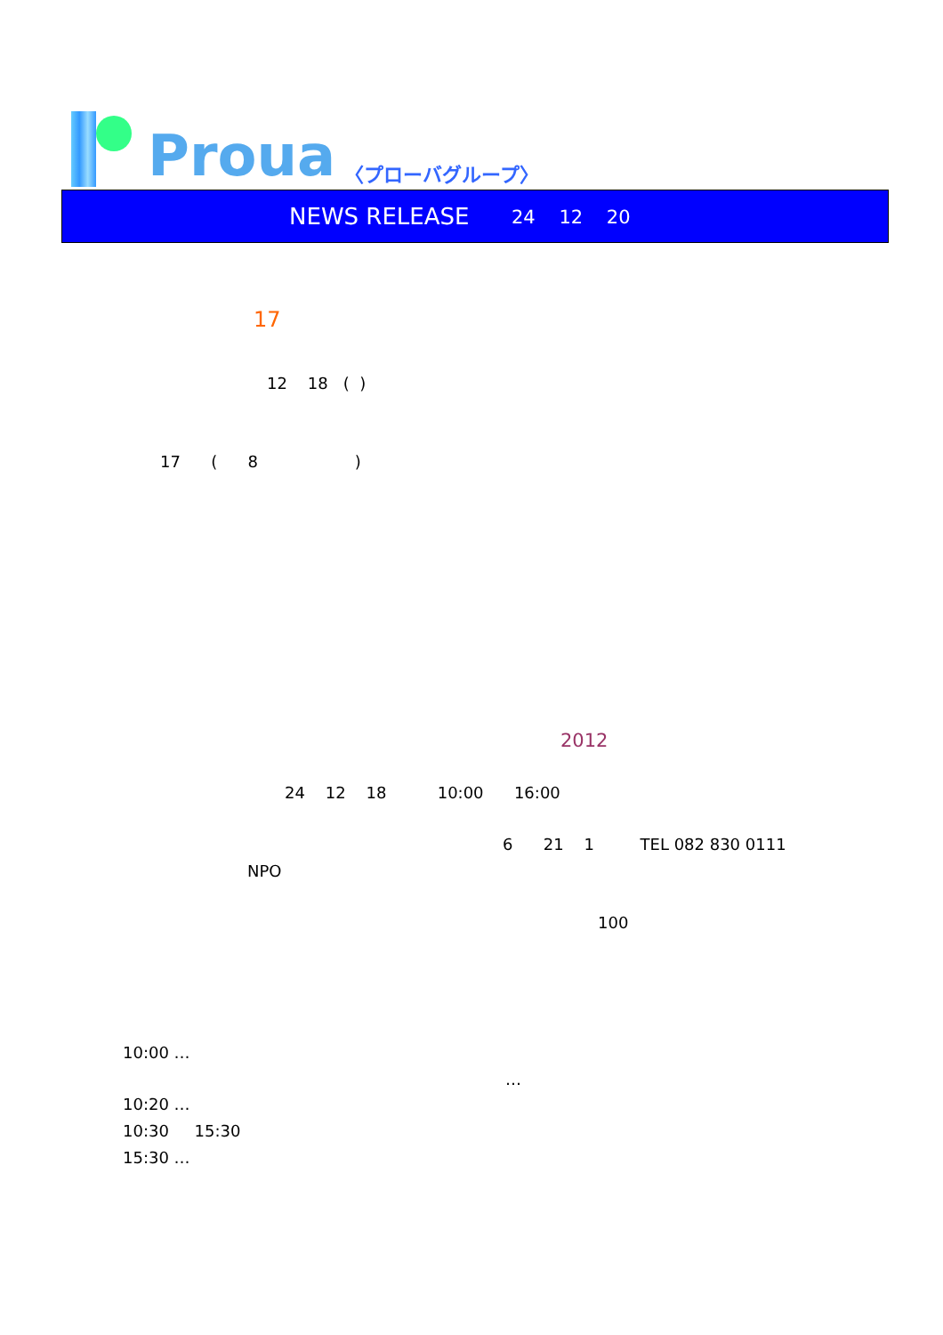Proua
〈プローバグループ〉
NEWS RELEASE 24 12 20
17
12 18 ( )
17 ( 8 )
2012
24 12 18 10:00 16:00
6 21 1 TEL 082 830 0111
NPO
100
10:00 …
…
10:20 …
10:30 15:30
15:30 …